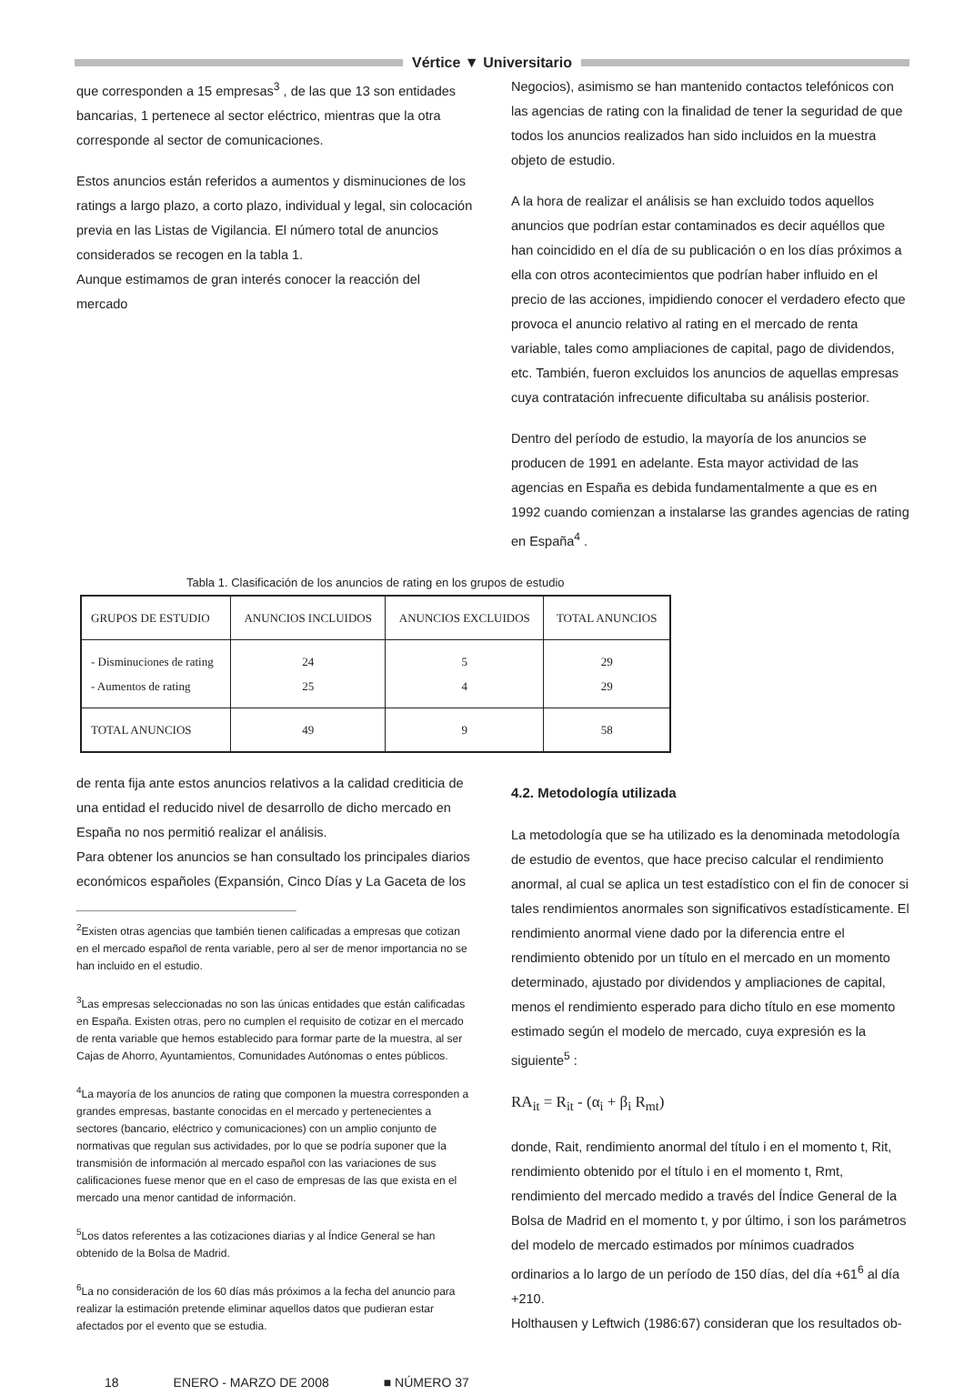Vértice ▼ Universitario
que corresponden a 15 empresas<sup>3</sup> , de las que 13 son entidades bancarias, 1 pertenece al sector eléctrico, mientras que la otra corresponde al sector de comunicaciones.
Estos anuncios están referidos a aumentos y disminuciones de los ratings a largo plazo, a corto plazo, individual y legal, sin colocación previa en las Listas de Vigilancia. El número total de anuncios considerados se recogen en la tabla 1.
Aunque estimamos de gran interés conocer la reacción del mercado
Negocios), asimismo se han mantenido contactos telefónicos con las agencias de rating con la finalidad de tener la seguridad de que todos los anuncios realizados han sido incluidos en la muestra objeto de estudio.
A la hora de realizar el análisis se han excluido todos aquellos anuncios que podrían estar contaminados es decir aquéllos que han coincidido en el día de su publicación o en los días próximos a ella con otros acontecimientos que podrían haber influido en el precio de las acciones, impidiendo conocer el verdadero efecto que provoca el anuncio relativo al rating en el mercado de renta variable, tales como ampliaciones de capital, pago de dividendos, etc. También, fueron excluidos los anuncios de aquellas empresas cuya contratación infrecuente dificultaba su análisis posterior.
Dentro del período de estudio, la mayoría de los anuncios se producen de 1991 en adelante. Esta mayor actividad de las agencias en España es debida fundamentalmente a que es en 1992 cuando comienzan a instalarse las grandes agencias de rating en España<sup>4</sup> .
Tabla 1. Clasificación de los anuncios de rating en los grupos de estudio
| GRUPOS DE ESTUDIO | ANUNCIOS INCLUIDOS | ANUNCIOS EXCLUIDOS | TOTAL ANUNCIOS |
| --- | --- | --- | --- |
| - Disminuciones de rating - Aumentos de rating | 24 25 | 5 4 | 29 29 |
| TOTAL ANUNCIOS | 49 | 9 | 58 |
de renta fija ante estos anuncios relativos a la calidad crediticia de una entidad el reducido nivel de desarrollo de dicho mercado en España no nos permitió realizar el análisis.
Para obtener los anuncios se han consultado los principales diarios económicos españoles (Expansión, Cinco Días y La Gaceta de los
<sup>2</sup> Existen otras agencias que también tienen calificadas a empresas que cotizan en el mercado español de renta variable, pero al ser de menor importancia no se han incluido en el estudio.
<sup>3</sup> Las empresas seleccionadas no son las únicas entidades que están calificadas en España. Existen otras, pero no cumplen el requisito de cotizar en el mercado de renta variable que hemos establecido para formar parte de la muestra, al ser Cajas de Ahorro, Ayuntamientos, Comunidades Autónomas o entes públicos.
<sup>4</sup> La mayoría de los anuncios de rating que componen la muestra corresponden a grandes empresas, bastante conocidas en el mercado y pertenecientes a sectores (bancario, eléctrico y comunicaciones) con un amplio conjunto de normativas que regulan sus actividades, por lo que se podría suponer que la transmisión de información al mercado español con las variaciones de sus calificaciones fuese menor que en el caso de empresas de las que exista en el mercado una menor cantidad de información.
<sup>5</sup> Los datos referentes a las cotizaciones diarias y al Índice General se han obtenido de la Bolsa de Madrid.
<sup>6</sup> La no consideración de los 60 días más próximos a la fecha del anuncio para realizar la estimación pretende eliminar aquellos datos que pudieran estar afectados por el evento que se estudia.
4.2. Metodología utilizada
La metodología que se ha utilizado es la denominada metodología de estudio de eventos, que hace preciso calcular el rendimiento anormal, al cual se aplica un test estadístico con el fin de conocer si tales rendimientos anormales son significativos estadísticamente. El rendimiento anormal viene dado por la diferencia entre el rendimiento obtenido por un título en el mercado en un momento determinado, ajustado por dividendos y ampliaciones de capital, menos el rendimiento esperado para dicho título en ese momento estimado según el modelo de mercado, cuya expresión es la siguiente<sup>5</sup> :
RA<sub>it</sub> = R<sub>it</sub> - (α<sub>i</sub> + β<sub>i</sub> R<sub>mt</sub>)
donde, Rait, rendimiento anormal del título i en el momento t, Rit, rendimiento obtenido por el título i en el momento t, Rmt, rendimiento del mercado medido a través del Índice General de la Bolsa de Madrid en el momento t, y por último, i son los parámetros del modelo de mercado estimados por mínimos cuadrados ordinarios a lo largo de un período de 150 días, del día +61<sup>6</sup> al día +210.
Holthausen y Leftwich (1986:67) consideran que los resultados ob-
18 ENERO - MARZO DE 2008 ■ NÚMERO 37